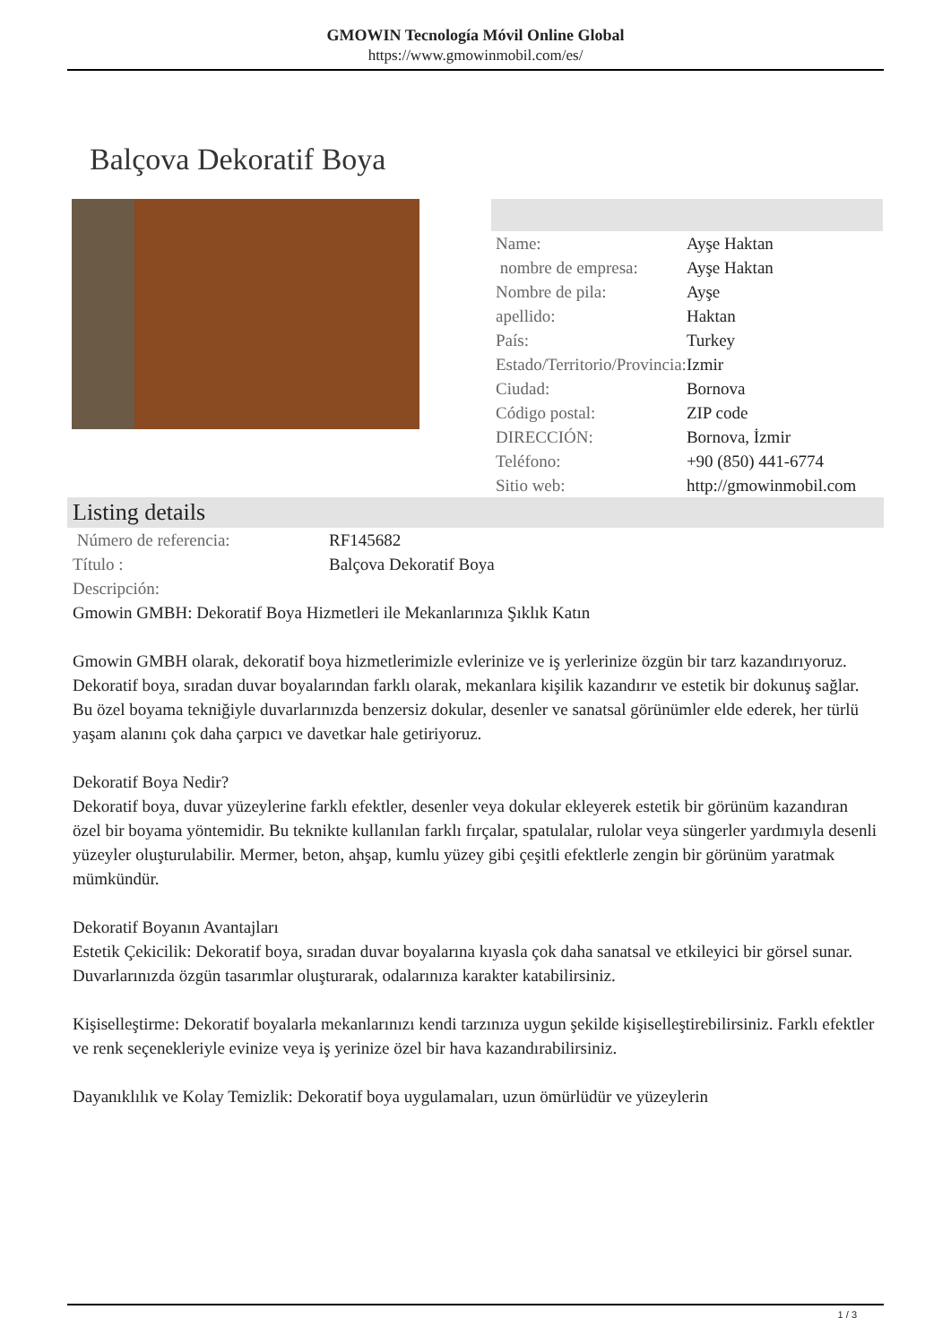GMOWIN Tecnología Móvil Online Global
https://www.gmowinmobil.com/es/
Balçova Dekoratif Boya
| Name: | Ayşe Haktan |
| nombre de empresa: | Ayşe Haktan |
| Nombre de pila: | Ayşe |
| apellido: | Haktan |
| País: | Turkey |
| Estado/Territorio/Provincia: | Izmir |
| Ciudad: | Bornova |
| Código postal: | ZIP code |
| DIRECCIÓN: | Bornova, İzmir |
| Teléfono: | +90 (850) 441-6774 |
| Sitio web: | http://gmowinmobil.com |
Listing details
| Número de referencia: | RF145682 |
| Título : | Balçova Dekoratif Boya |
| Descripción: | |
Gmowin GMBH: Dekoratif Boya Hizmetleri ile Mekanlarınıza Şıklık Katın
Gmowin GMBH olarak, dekoratif boya hizmetlerimizle evlerinize ve iş yerlerinize özgün bir tarz kazandırıyoruz. Dekoratif boya, sıradan duvar boyalarından farklı olarak, mekanlara kişilik kazandırır ve estetik bir dokunuş sağlar. Bu özel boyama tekniğiyle duvarlarınızda benzersiz dokular, desenler ve sanatsal görünümler elde ederek, her türlü yaşam alanını çok daha çarpıcı ve davetkar hale getiriyoruz.
Dekoratif Boya Nedir?
Dekoratif boya, duvar yüzeylerine farklı efektler, desenler veya dokular ekleyerek estetik bir görünüm kazandıran özel bir boyama yöntemidir. Bu teknikte kullanılan farklı fırçalar, spatulalar, rulolar veya süngerler yardımıyla desenli yüzeyler oluşturulabilir. Mermer, beton, ahşap, kumlu yüzey gibi çeşitli efektlerle zengin bir görünüm yaratmak mümkündür.
Dekoratif Boyanın Avantajları
Estetik Çekicilik: Dekoratif boya, sıradan duvar boyalarına kıyasla çok daha sanatsal ve etkileyici bir görsel sunar. Duvarlarınızda özgün tasarımlar oluşturarak, odalarınıza karakter katabilirsiniz.
Kişiselleştirme: Dekoratif boyalarla mekanlarınızı kendi tarzınıza uygun şekilde kişiselleştirebilirsiniz. Farklı efektler ve renk seçenekleriyle evinize veya iş yerinize özel bir hava kazandırabilirsiniz.
Dayanıklılık ve Kolay Temizlik: Dekoratif boya uygulamaları, uzun ömürlüdür ve yüzeylerin
1 / 3